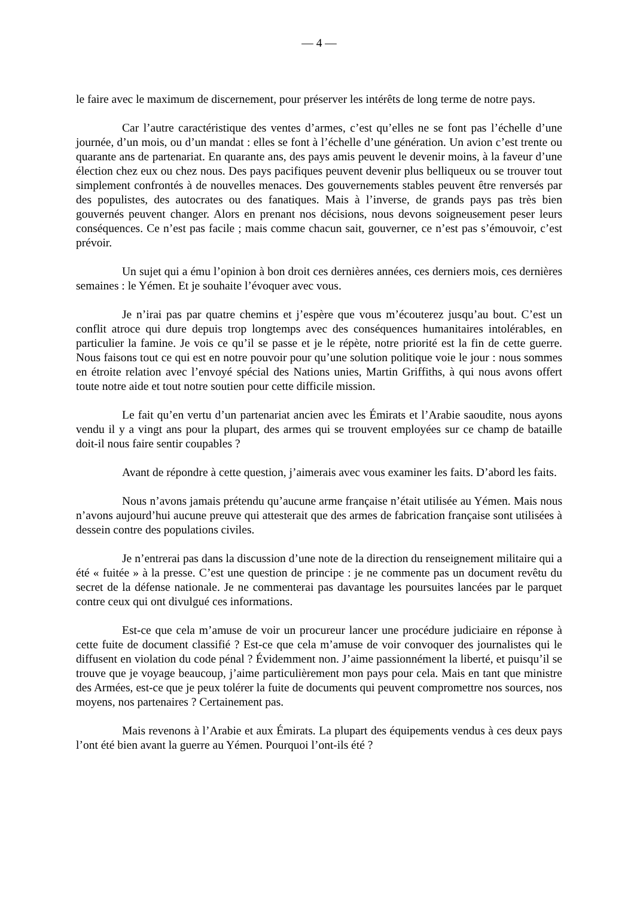— 4 —
le faire avec le maximum de discernement, pour préserver les intérêts de long terme de notre pays.
Car l’autre caractéristique des ventes d’armes, c’est qu’elles ne se font pas l’échelle d’une journée, d’un mois, ou d’un mandat : elles se font à l’échelle d’une génération. Un avion c’est trente ou quarante ans de partenariat. En quarante ans, des pays amis peuvent le devenir moins, à la faveur d’une élection chez eux ou chez nous. Des pays pacifiques peuvent devenir plus belliqueux ou se trouver tout simplement confrontés à de nouvelles menaces. Des gouvernements stables peuvent être renversés par des populistes, des autocrates ou des fanatiques. Mais à l’inverse, de grands pays pas très bien gouvernés peuvent changer. Alors en prenant nos décisions, nous devons soigneusement peser leurs conséquences. Ce n’est pas facile ; mais comme chacun sait, gouverner, ce n’est pas s’émouvoir, c’est prévoir.
Un sujet qui a ému l’opinion à bon droit ces dernières années, ces derniers mois, ces dernières semaines : le Yémen. Et je souhaite l’évoquer avec vous.
Je n’irai pas par quatre chemins et j’espère que vous m’écouterez jusqu’au bout. C’est un conflit atroce qui dure depuis trop longtemps avec des conséquences humanitaires intolérables, en particulier la famine. Je vois ce qu’il se passe et je le répète, notre priorité est la fin de cette guerre. Nous faisons tout ce qui est en notre pouvoir pour qu’une solution politique voie le jour : nous sommes en étroite relation avec l’envoyé spécial des Nations unies, Martin Griffiths, à qui nous avons offert toute notre aide et tout notre soutien pour cette difficile mission.
Le fait qu’en vertu d’un partenariat ancien avec les Émirats et l’Arabie saoudite, nous ayons vendu il y a vingt ans pour la plupart, des armes qui se trouvent employées sur ce champ de bataille doit-il nous faire sentir coupables ?
Avant de répondre à cette question, j’aimerais avec vous examiner les faits. D’abord les faits.
Nous n’avons jamais prétendu qu’aucune arme française n’était utilisée au Yémen. Mais nous n’avons aujourd’hui aucune preuve qui attesterait que des armes de fabrication française sont utilisées à dessein contre des populations civiles.
Je n’entrerai pas dans la discussion d’une note de la direction du renseignement militaire qui a été « fuitée » à la presse. C’est une question de principe : je ne commente pas un document revêtu du secret de la défense nationale. Je ne commenterai pas davantage les poursuites lancées par le parquet contre ceux qui ont divulgué ces informations.
Est-ce que cela m’amuse de voir un procureur lancer une procédure judiciaire en réponse à cette fuite de document classifié ? Est-ce que cela m’amuse de voir convoquer des journalistes qui le diffusent en violation du code pénal ? Évidemment non. J’aime passionnément la liberté, et puisqu’il se trouve que je voyage beaucoup, j’aime particulièrement mon pays pour cela. Mais en tant que ministre des Armées, est-ce que je peux tolérer la fuite de documents qui peuvent compromettre nos sources, nos moyens, nos partenaires ? Certainement pas.
Mais revenons à l’Arabie et aux Émirats. La plupart des équipements vendus à ces deux pays l’ont été bien avant la guerre au Yémen. Pourquoi l’ont-ils été ?